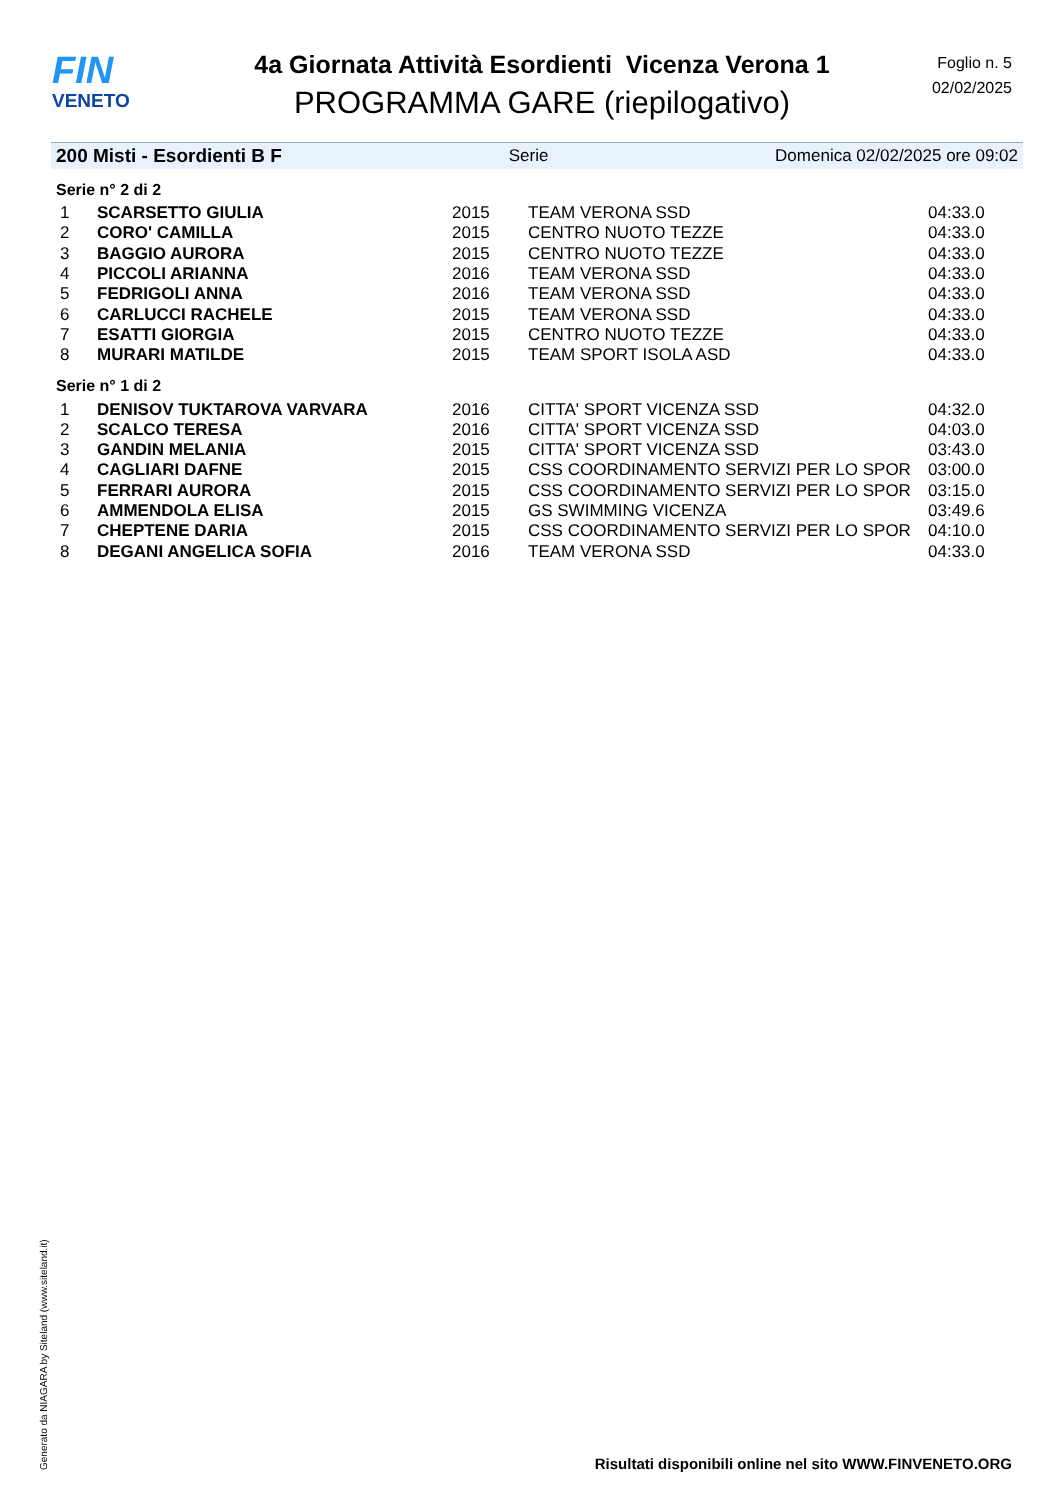FIN
VENETO
4a Giornata Attività Esordienti Vicenza Verona 1
PROGRAMMA GARE (riepilogativo)
Foglio n. 5
02/02/2025
200 Misti - Esordienti B F Serie Domenica 02/02/2025 ore 09:02
Serie n° 2 di 2
| 1 | SCARSETTO GIULIA | 2015 | TEAM VERONA SSD | 04:33.0 |
| 2 | CORO' CAMILLA | 2015 | CENTRO NUOTO TEZZE | 04:33.0 |
| 3 | BAGGIO AURORA | 2015 | CENTRO NUOTO TEZZE | 04:33.0 |
| 4 | PICCOLI ARIANNA | 2016 | TEAM VERONA SSD | 04:33.0 |
| 5 | FEDRIGOLI ANNA | 2016 | TEAM VERONA SSD | 04:33.0 |
| 6 | CARLUCCI RACHELE | 2015 | TEAM VERONA SSD | 04:33.0 |
| 7 | ESATTI GIORGIA | 2015 | CENTRO NUOTO TEZZE | 04:33.0 |
| 8 | MURARI MATILDE | 2015 | TEAM SPORT ISOLA ASD | 04:33.0 |
Serie n° 1 di 2
| 1 | DENISOV TUKTAROVA VARVARA | 2016 | CITTA' SPORT VICENZA SSD | 04:32.0 |
| 2 | SCALCO TERESA | 2016 | CITTA' SPORT VICENZA SSD | 04:03.0 |
| 3 | GANDIN MELANIA | 2015 | CITTA' SPORT VICENZA SSD | 03:43.0 |
| 4 | CAGLIARI DAFNE | 2015 | CSS COORDINAMENTO SERVIZI PER LO SPOR | 03:00.0 |
| 5 | FERRARI AURORA | 2015 | CSS COORDINAMENTO SERVIZI PER LO SPOR | 03:15.0 |
| 6 | AMMENDOLA ELISA | 2015 | GS SWIMMING VICENZA | 03:49.6 |
| 7 | CHEPTENE DARIA | 2015 | CSS COORDINAMENTO SERVIZI PER LO SPOR | 04:10.0 |
| 8 | DEGANI ANGELICA SOFIA | 2016 | TEAM VERONA SSD | 04:33.0 |
Generato da NIAGARA by Siteland (www.siteland.it)
Risultati disponibili online nel sito WWW.FINVENETO.ORG